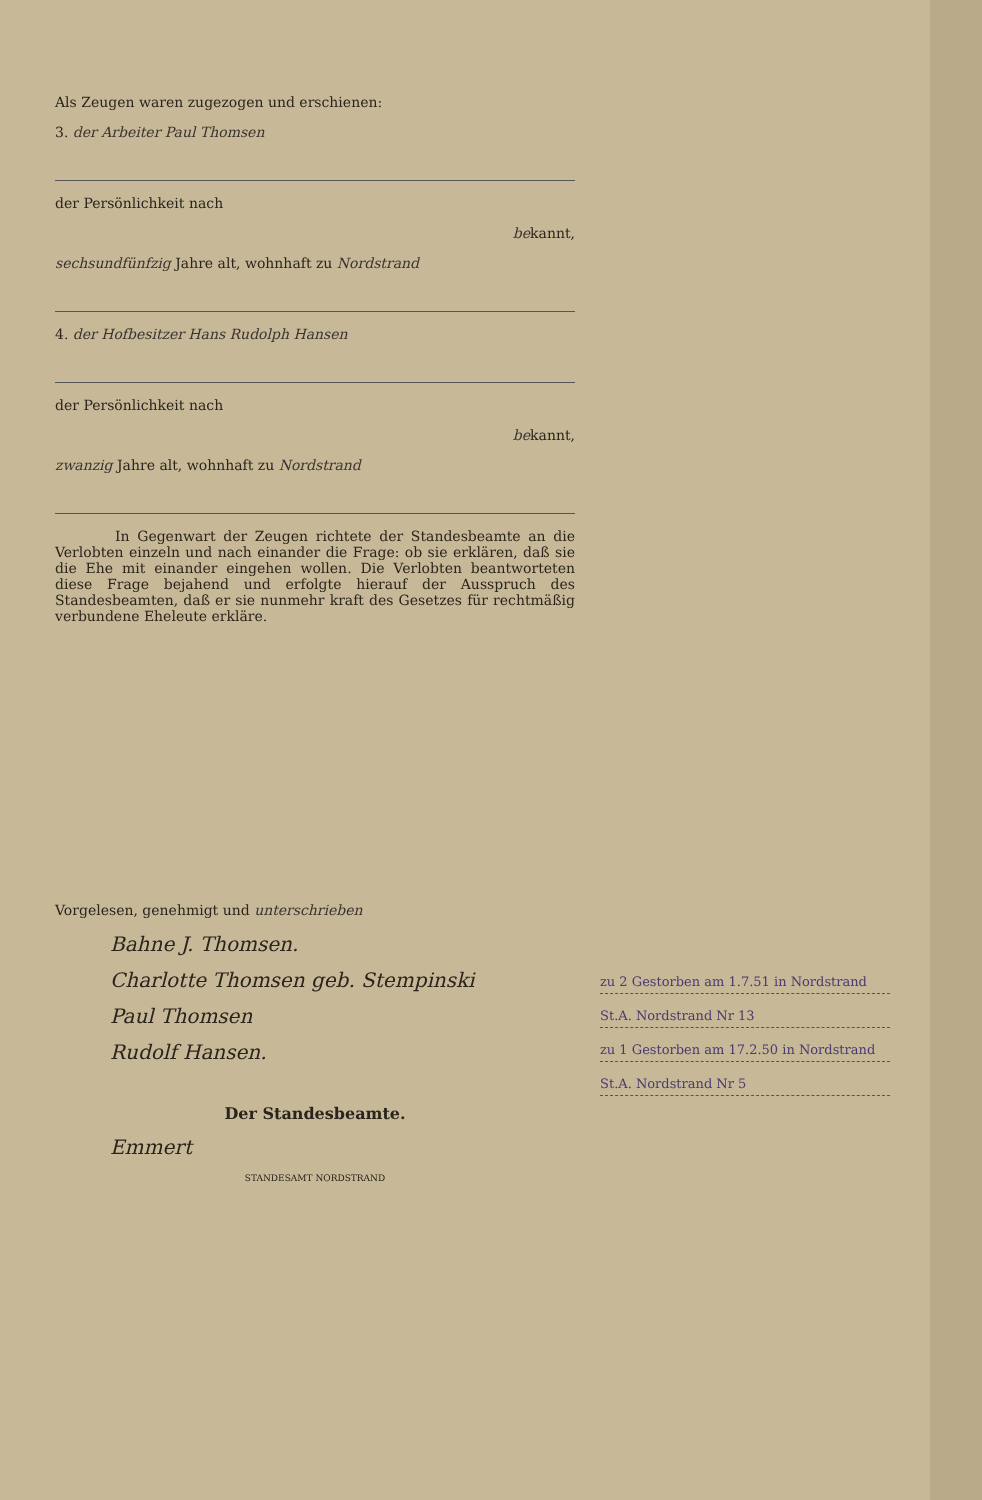Als Zeugen waren zugezogen und erschienen:
3. der Arbeiter Paul Thomsen
der Persönlichkeit nach
bekannt,
sechsundfünfzig Jahre alt, wohnhaft zu Nordstrand
4. der Hofbesitzer Hans Rudolph Hansen
der Persönlichkeit nach
bekannt,
zwanzig Jahre alt, wohnhaft zu Nordstrand
In Gegenwart der Zeugen richtete der Standesbeamte an die Verlobten einzeln und nach einander die Frage: ob sie erklären, daß sie die Ehe mit einander eingehen wollen. Die Verlobten beantworteten diese Frage bejahend und erfolgte hierauf der Ausspruch des Standesbeamten, daß er sie nunmehr kraft des Gesetzes für rechtmäßig verbundene Eheleute erkläre.
Vorgelesen, genehmigt und unterschrieben
Bahne J. Thomsen.
Charlotte Thomsen geb. Stempinski
Paul Thomsen
Rudolf Hansen.
Der Standesbeamte.
Emmert
STANDESAMT NORDSTRAND
zu 2 Gestorben am 1.7.51 in Nordstrand
St.A. Nordstrand Nr 13
zu 1 Gestorben am 17.2.50 in Nordstrand
St.A. Nordstrand Nr 5